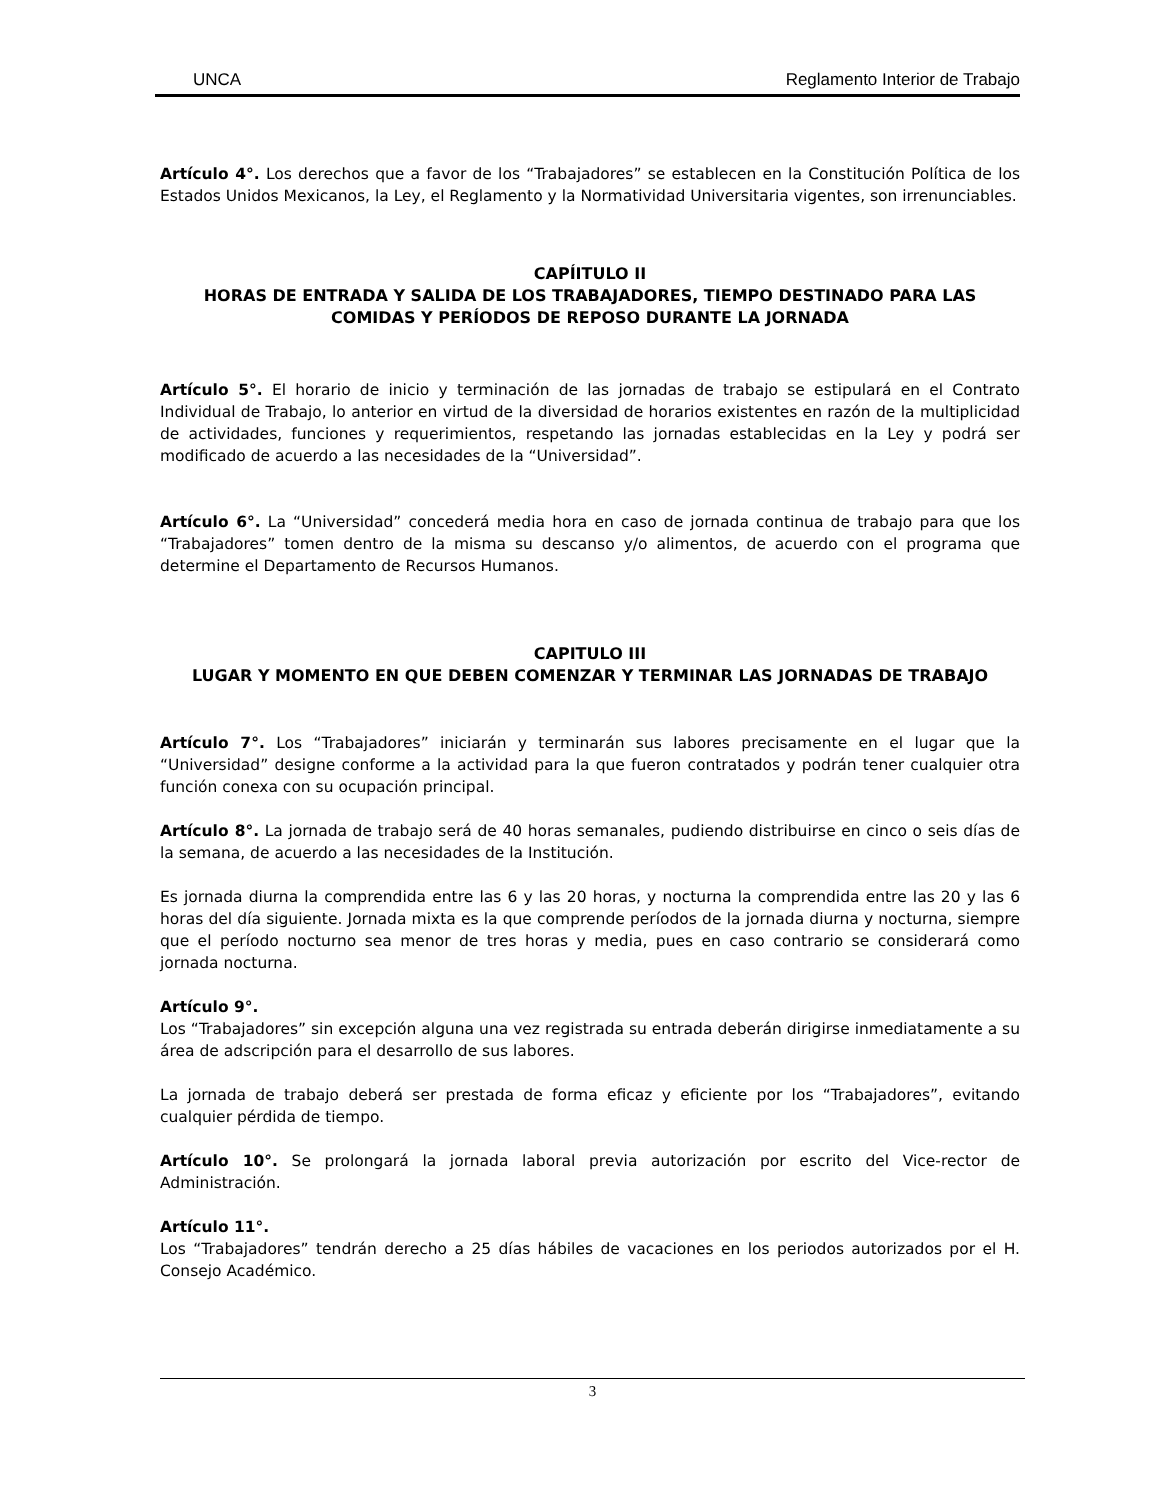UNCA Reglamento Interior de Trabajo
Artículo 4°. Los derechos que a favor de los “Trabajadores” se establecen en la Constitución Política de los Estados Unidos Mexicanos, la Ley, el Reglamento y la Normatividad Universitaria vigentes, son irrenunciables.
CAPÍITULO II
HORAS DE ENTRADA Y SALIDA DE LOS TRABAJADORES, TIEMPO DESTINADO PARA LAS COMIDAS Y PERÍODOS DE REPOSO DURANTE LA JORNADA
Artículo 5°. El horario de inicio y terminación de las jornadas de trabajo se estipulará en el Contrato Individual de Trabajo, lo anterior en virtud de la diversidad de horarios existentes en razón de la multiplicidad de actividades, funciones y requerimientos, respetando las jornadas establecidas en la Ley y podrá ser modificado de acuerdo a las necesidades de la “Universidad”.
Artículo 6°. La “Universidad” concederá media hora en caso de jornada continua de trabajo para que los “Trabajadores” tomen dentro de la misma su descanso y/o alimentos, de acuerdo con el programa que determine el Departamento de Recursos Humanos.
CAPITULO III
LUGAR Y MOMENTO EN QUE DEBEN COMENZAR Y TERMINAR LAS JORNADAS DE TRABAJO
Artículo 7°. Los “Trabajadores” iniciarán y terminarán sus labores precisamente en el lugar que la “Universidad” designe conforme a la actividad para la que fueron contratados y podrán tener cualquier otra función conexa con su ocupación principal.
Artículo 8°. La jornada de trabajo será de 40 horas semanales, pudiendo distribuirse en cinco o seis días de la semana, de acuerdo a las necesidades de la Institución.
Es jornada diurna la comprendida entre las 6 y las 20 horas, y nocturna la comprendida entre las 20 y las 6 horas del día siguiente. Jornada mixta es la que comprende períodos de la jornada diurna y nocturna, siempre que el período nocturno sea menor de tres horas y media, pues en caso contrario se considerará como jornada nocturna.
Artículo 9°.
Los “Trabajadores” sin excepción alguna una vez registrada su entrada deberán dirigirse inmediatamente a su área de adscripción para el desarrollo de sus labores.
La jornada de trabajo deberá ser prestada de forma eficaz y eficiente por los “Trabajadores”, evitando cualquier pérdida de tiempo.
Artículo 10°. Se prolongará la jornada laboral previa autorización por escrito del Vice-rector de Administración.
Artículo 11°.
Los “Trabajadores” tendrán derecho a 25 días hábiles de vacaciones en los periodos autorizados por el H. Consejo Académico.
3